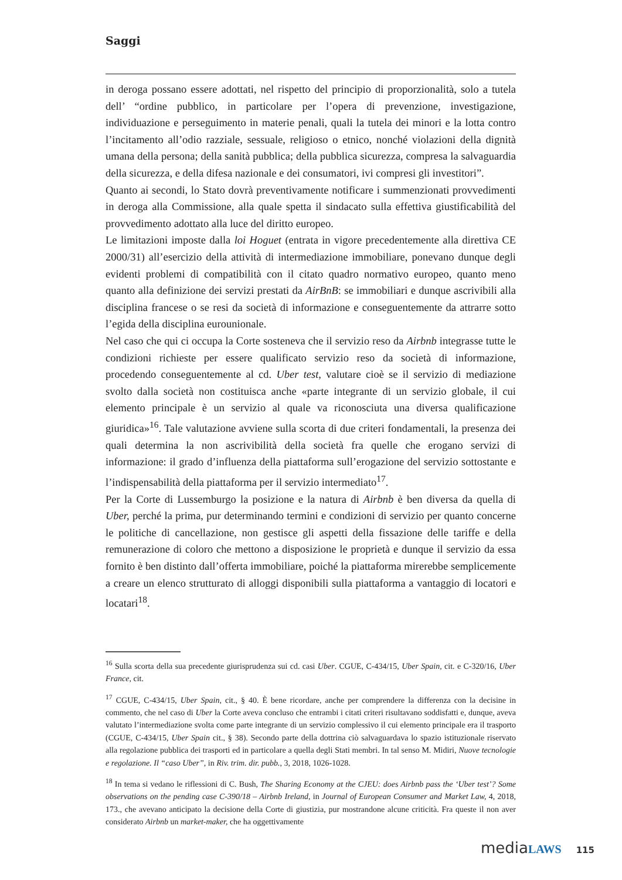Saggi
in deroga possano essere adottati, nel rispetto del principio di proporzionalità, solo a tutela dell’ “ordine pubblico, in particolare per l’opera di prevenzione, investigazione, individuazione e perseguimento in materie penali, quali la tutela dei minori e la lotta contro l’incitamento all’odio razziale, sessuale, religioso o etnico, nonché violazioni della dignità umana della persona; della sanità pubblica; della pubblica sicurezza, compresa la salvaguardia della sicurezza, e della difesa nazionale e dei consumatori, ivi compresi gli investitori”.
Quanto ai secondi, lo Stato dovrà preventivamente notificare i summenzionati provvedimenti in deroga alla Commissione, alla quale spetta il sindacato sulla effettiva giustificabilità del provvedimento adottato alla luce del diritto europeo.
Le limitazioni imposte dalla loi Hoguet (entrata in vigore precedentemente alla direttiva CE 2000/31) all’esercizio della attività di intermediazione immobiliare, ponevano dunque degli evidenti problemi di compatibilità con il citato quadro normativo europeo, quanto meno quanto alla definizione dei servizi prestati da AirBnB: se immobiliari e dunque ascrivibili alla disciplina francese o se resi da società di informazione e conseguentemente da attrarre sotto l’egida della disciplina eurounionale.
Nel caso che qui ci occupa la Corte sosteneva che il servizio reso da Airbnb integrasse tutte le condizioni richieste per essere qualificato servizio reso da società di informazione, procedendo conseguentemente al cd. Uber test, valutare cioè se il servizio di mediazione svolto dalla società non costituisca anche «parte integrante di un servizio globale, il cui elemento principale è un servizio al quale va riconosciuta una diversa qualificazione giuridica»<sup>16</sup>. Tale valutazione avviene sulla scorta di due criteri fondamentali, la presenza dei quali determina la non ascrivibilità della società fra quelle che erogano servizi di informazione: il grado d’influenza della piattaforma sull’erogazione del servizio sottostante e l’indispensabilità della piattaforma per il servizio intermediato<sup>17</sup>.
Per la Corte di Lussemburgo la posizione e la natura di Airbnb è ben diversa da quella di Uber, perché la prima, pur determinando termini e condizioni di servizio per quanto concerne le politiche di cancellazione, non gestisce gli aspetti della fissazione delle tariffe e della remunerazione di coloro che mettono a disposizione le proprietà e dunque il servizio da essa fornito è ben distinto dall’offerta immobiliare, poiché la piattaforma mirerebbe semplicemente a creare un elenco strutturato di alloggi disponibili sulla piattaforma a vantaggio di locatori e locatari<sup>18</sup>.
<sup>16</sup> Sulla scorta della sua precedente giurisprudenza sui cd. casi Uber. CGUE, C-434/15, Uber Spain, cit. e C-320/16, Uber France, cit.
<sup>17</sup> CGUE, C-434/15, Uber Spain, cit., § 40. È bene ricordare, anche per comprendere la differenza con la decisine in commento, che nel caso di Uber la Corte aveva concluso che entrambi i citati criteri risultavano soddisfatti e, dunque, aveva valutato l’intermediazione svolta come parte integrante di un servizio complessivo il cui elemento principale era il trasporto (CGUE, C-434/15, Uber Spain cit., § 38). Secondo parte della dottrina ciò salvaguardava lo spazio istituzionale riservato alla regolazione pubblica dei trasporti ed in particolare a quella degli Stati membri. In tal senso M. Midiri, Nuove tecnologie e regolazione. Il “caso Uber”, in Riv. trim. dir. pubb., 3, 2018, 1026-1028.
<sup>18</sup> In tema si vedano le riflessioni di C. Bush, The Sharing Economy at the CJEU: does Airbnb pass the ‘Uber test’? Some observations on the pending case C-390/18 – Airbnb Ireland, in Journal of European Consumer and Market Law, 4, 2018, 173., che avevano anticipato la decisione della Corte di giustizia, pur mostrandone alcune criticità. Fra queste il non aver considerato Airbnb un market-maker, che ha oggettivamente
mediaLAWS 115